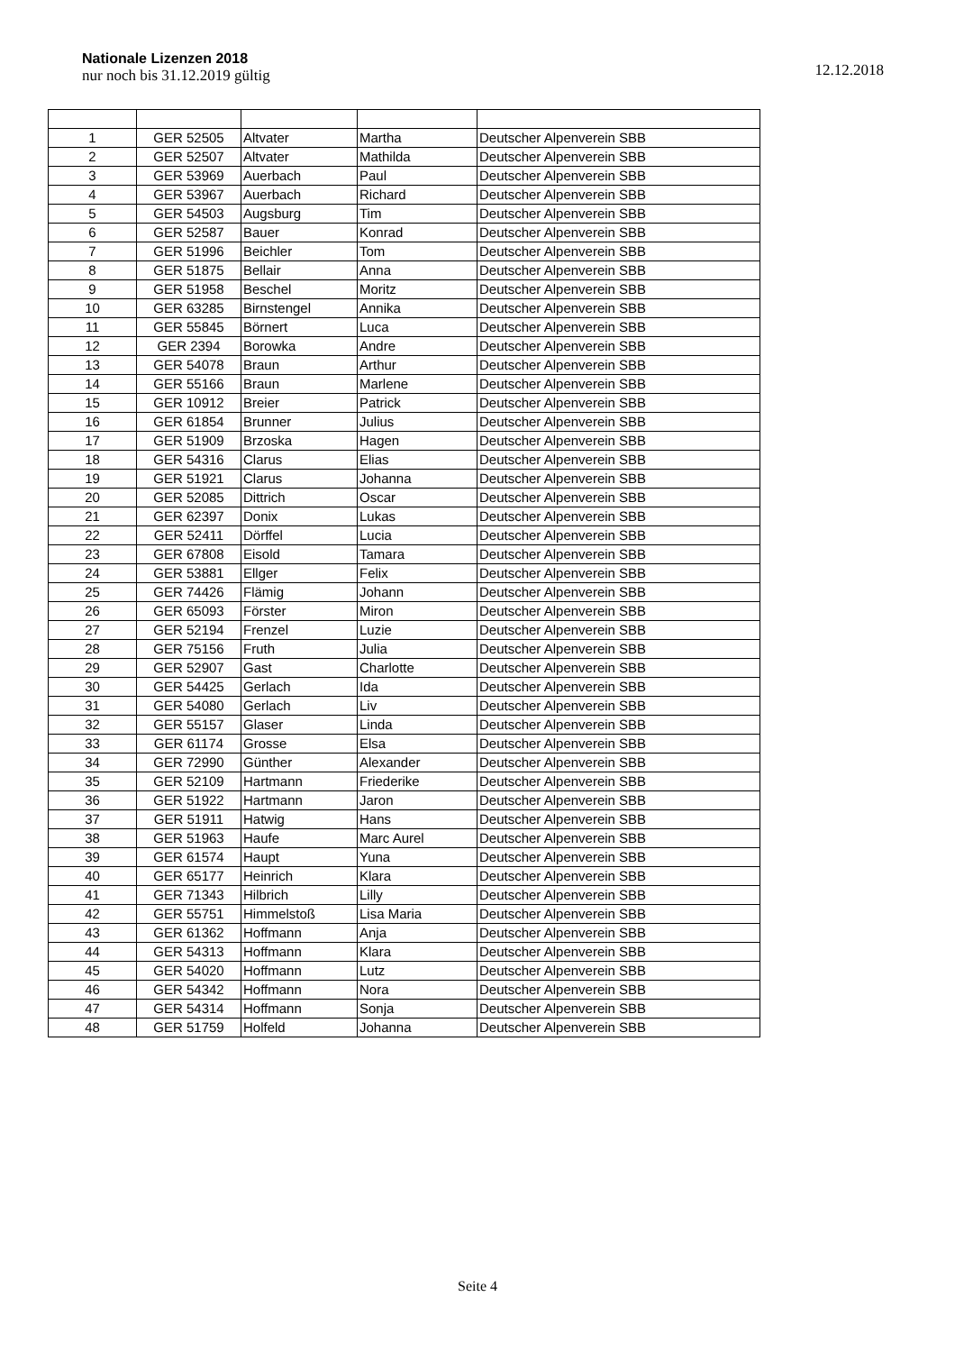Nationale Lizenzen 2018
nur noch bis 31.12.2019 gültig
12.12.2018
| 1 | GER 52505 | Altvater | Martha | Deutscher Alpenverein SBB |
| 2 | GER 52507 | Altvater | Mathilda | Deutscher Alpenverein SBB |
| 3 | GER 53969 | Auerbach | Paul | Deutscher Alpenverein SBB |
| 4 | GER 53967 | Auerbach | Richard | Deutscher Alpenverein SBB |
| 5 | GER 54503 | Augsburg | Tim | Deutscher Alpenverein SBB |
| 6 | GER 52587 | Bauer | Konrad | Deutscher Alpenverein SBB |
| 7 | GER 51996 | Beichler | Tom | Deutscher Alpenverein SBB |
| 8 | GER 51875 | Bellair | Anna | Deutscher Alpenverein SBB |
| 9 | GER 51958 | Beschel | Moritz | Deutscher Alpenverein SBB |
| 10 | GER 63285 | Birnstengel | Annika | Deutscher Alpenverein SBB |
| 11 | GER 55845 | Börnert | Luca | Deutscher Alpenverein SBB |
| 12 | GER 2394 | Borowka | Andre | Deutscher Alpenverein SBB |
| 13 | GER 54078 | Braun | Arthur | Deutscher Alpenverein SBB |
| 14 | GER 55166 | Braun | Marlene | Deutscher Alpenverein SBB |
| 15 | GER 10912 | Breier | Patrick | Deutscher Alpenverein SBB |
| 16 | GER 61854 | Brunner | Julius | Deutscher Alpenverein SBB |
| 17 | GER 51909 | Brzoska | Hagen | Deutscher Alpenverein SBB |
| 18 | GER 54316 | Clarus | Elias | Deutscher Alpenverein SBB |
| 19 | GER 51921 | Clarus | Johanna | Deutscher Alpenverein SBB |
| 20 | GER 52085 | Dittrich | Oscar | Deutscher Alpenverein SBB |
| 21 | GER 62397 | Donix | Lukas | Deutscher Alpenverein SBB |
| 22 | GER 52411 | Dörffel | Lucia | Deutscher Alpenverein SBB |
| 23 | GER 67808 | Eisold | Tamara | Deutscher Alpenverein SBB |
| 24 | GER 53881 | Ellger | Felix | Deutscher Alpenverein SBB |
| 25 | GER 74426 | Flämig | Johann | Deutscher Alpenverein SBB |
| 26 | GER 65093 | Förster | Miron | Deutscher Alpenverein SBB |
| 27 | GER 52194 | Frenzel | Luzie | Deutscher Alpenverein SBB |
| 28 | GER 75156 | Fruth | Julia | Deutscher Alpenverein SBB |
| 29 | GER 52907 | Gast | Charlotte | Deutscher Alpenverein SBB |
| 30 | GER 54425 | Gerlach | Ida | Deutscher Alpenverein SBB |
| 31 | GER 54080 | Gerlach | Liv | Deutscher Alpenverein SBB |
| 32 | GER 55157 | Glaser | Linda | Deutscher Alpenverein SBB |
| 33 | GER 61174 | Grosse | Elsa | Deutscher Alpenverein SBB |
| 34 | GER 72990 | Günther | Alexander | Deutscher Alpenverein SBB |
| 35 | GER 52109 | Hartmann | Friederike | Deutscher Alpenverein SBB |
| 36 | GER 51922 | Hartmann | Jaron | Deutscher Alpenverein SBB |
| 37 | GER 51911 | Hatwig | Hans | Deutscher Alpenverein SBB |
| 38 | GER 51963 | Haufe | Marc Aurel | Deutscher Alpenverein SBB |
| 39 | GER 61574 | Haupt | Yuna | Deutscher Alpenverein SBB |
| 40 | GER 65177 | Heinrich | Klara | Deutscher Alpenverein SBB |
| 41 | GER 71343 | Hilbrich | Lilly | Deutscher Alpenverein SBB |
| 42 | GER 55751 | Himmelstoß | Lisa Maria | Deutscher Alpenverein SBB |
| 43 | GER 61362 | Hoffmann | Anja | Deutscher Alpenverein SBB |
| 44 | GER 54313 | Hoffmann | Klara | Deutscher Alpenverein SBB |
| 45 | GER 54020 | Hoffmann | Lutz | Deutscher Alpenverein SBB |
| 46 | GER 54342 | Hoffmann | Nora | Deutscher Alpenverein SBB |
| 47 | GER 54314 | Hoffmann | Sonja | Deutscher Alpenverein SBB |
| 48 | GER 51759 | Holfeld | Johanna | Deutscher Alpenverein SBB |
Seite 4